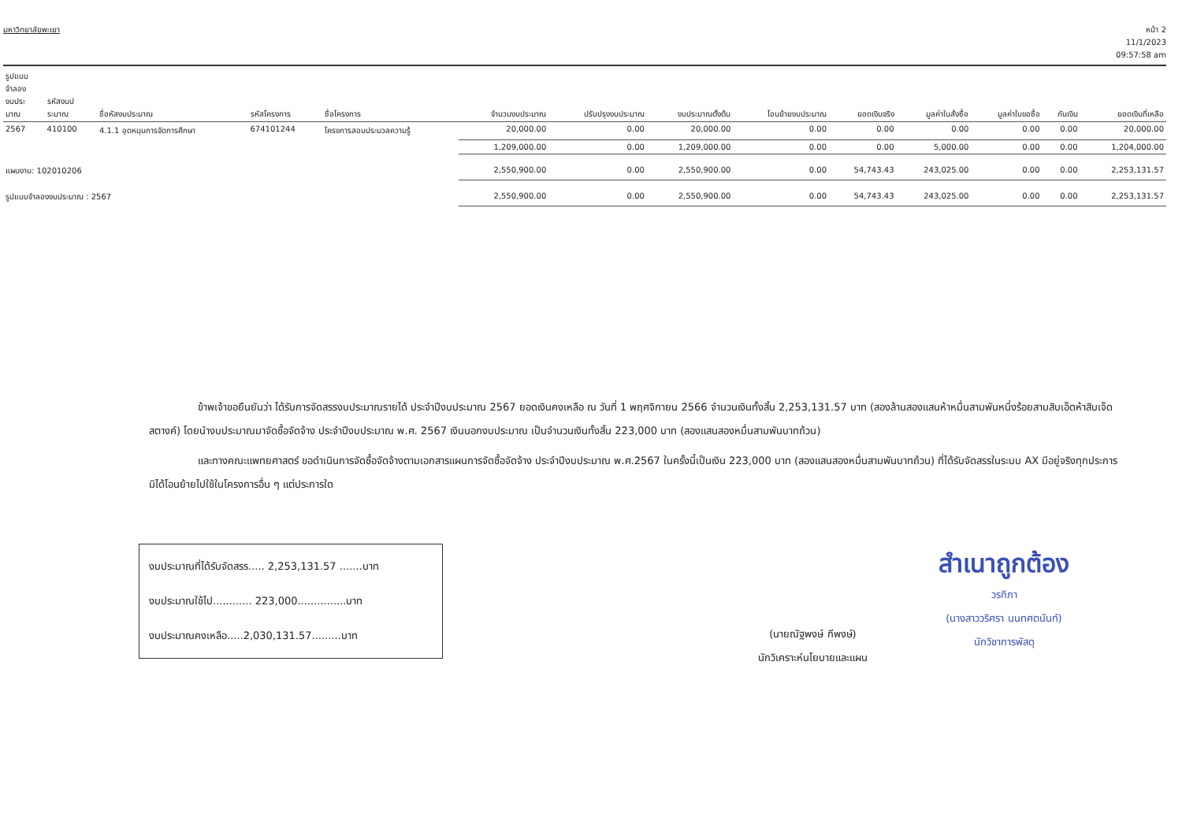มหาวิทยาลัยพะเยา
หน้า 2
11/1/2023
09:57:58 am
| รูปแบบ จำลอง งบประ มาณ | รหัสงบป ระมาณ | ชื่อหัสงบประมาณ | รหัสโครงการ | ชื่อโครงการ | จำนวนงบประมาณ | ปรับปรุงงบประมาณ | งบประมาณตั้งต้น | โอนย้ายงบประมาณ | ยอดเงินจริง | มูลค่าใบสั่งซื้อ | มูลค่าใบขอซื้อ | กันเงิน | ยอดเงินที่เหลือ |
| --- | --- | --- | --- | --- | --- | --- | --- | --- | --- | --- | --- | --- | --- |
| 2567 | 410100 | 4.1.1 อุดหนุนการจัดการศึกษา | 674101244 | โครงการสอบประมวลความรู้ | 20,000.00 | 0.00 | 20,000.00 | 0.00 | 0.00 | 0.00 | 0.00 | 0.00 | 20,000.00 |
| | | | | | 1,209,000.00 | 0.00 | 1,209,000.00 | 0.00 | 0.00 | 5,000.00 | 0.00 | 0.00 | 1,204,000.00 |
| แผนงาน: 102010206 | | | | | 2,550,900.00 | 0.00 | 2,550,900.00 | 0.00 | 54,743.43 | 243,025.00 | 0.00 | 0.00 | 2,253,131.57 |
| รูปแบบจำลองงบประมาณ : 2567 | | | | | 2,550,900.00 | 0.00 | 2,550,900.00 | 0.00 | 54,743.43 | 243,025.00 | 0.00 | 0.00 | 2,253,131.57 |
ข้าพเจ้าขอยืนยันว่า ได้รับการจัดสรรงบประมาณรายได้ ประจำปีงบประมาณ 2567 ยอดเงินคงเหลือ ณ วันที่ 1 พฤศจิกายน 2566 จำนวนเงินทั้งสิ้น 2,253,131.57 บาท (สองล้านสองแสนห้าหมื่นสามพันหนึ่งร้อยสามสิบเอ็ดห้าสิบเจ็ดสตางค์) โดยนำงบประมาณมาจัดซื้อจัดจ้าง ประจำปีงบประมาณ พ.ศ. 2567 เงินนอกงบประมาณ เป็นจำนวนเงินทั้งสิ้น 223,000 บาท (สองแสนสองหมื่นสามพันบาทถ้วน)
และทางคณะแพทยศาสตร์ ขอดำเนินการจัดซื้อจัดจ้างตามเอกสารแผนการจัดซื้อจัดจ้าง ประจำปีงบประมาณ พ.ศ.2567 ในครั้งนี้เป็นเงิน 223,000 บาท (สองแสนสองหมื่นสามพันบาทถ้วน) ที่ได้รับจัดสรรในระบบ AX มีอยู่จริงทุกประการมิได้โอนย้ายไปใช้ในโครงการอื่น ๆ แต่ประการใด
งบประมาณที่ได้รับจัดสรร..... 2,253,131.57 .......บาท
งบประมาณใช้ไป............ 223,000...............บาท
งบประมาณคงเหลือ.....2,030,131.57.........บาท
(นายณัฐพงษ์ กีพงษ์)
นักวิเคราะห์นโยบายและแผน
สำเนาถูกต้อง
วรกิภา
(นางสาววริศรา นนทศตนันท์)
นักวิชาการพัสดุ